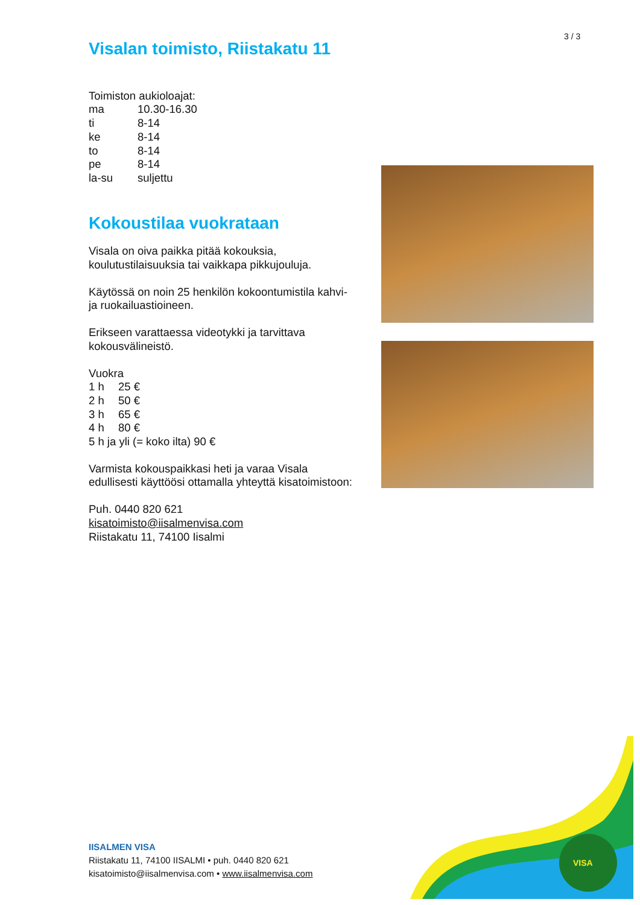3 / 3
Visalan toimisto, Riistakatu 11
Toimiston aukioloajat:
ma 10.30-16.30
ti 8-14
ke 8-14
to 8-14
pe 8-14
la-su suljettu
Kokoustilaa vuokrataan
Visala on oiva paikka pitää kokouksia, koulutustilaisuuksia tai vaikkapa pikkujouluja.
Käytössä on noin 25 henkilön kokoontumistila kahvi- ja ruokailuastioineen.
Erikseen varattaessa videotykki ja tarvittava kokousvälineistö.
Vuokra
1 h 25 €
2 h 50 €
3 h 65 €
4 h 80 €
5 h ja yli (= koko ilta) 90 €
Varmista kokouspaikkasi heti ja varaa Visala edullisesti käyttöösi ottamalla yhteyttä kisatoimistoon:
Puh. 0440 820 621
kisatoimisto@iisalmenvisa.com
Riistakatu 11, 74100 Iisalmi
IISALMEN VISA
Riistakatu 11, 74100 IISALMI • puh. 0440 820 621
kisatoimisto@iisalmenvisa.com • www.iisalmenvisa.com
VISA